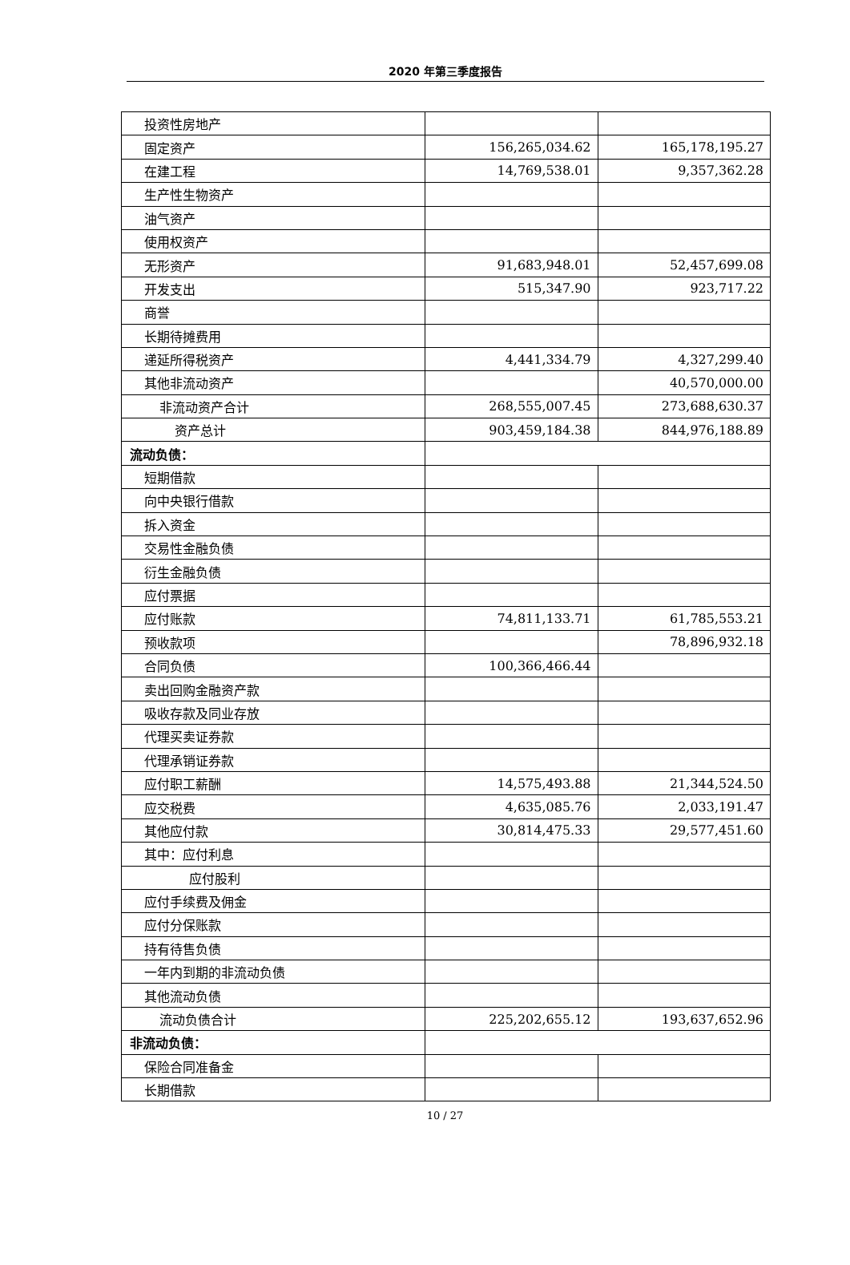2020 年第三季度报告
| 投资性房地产 | | |
| 固定资产 | 156,265,034.62 | 165,178,195.27 |
| 在建工程 | 14,769,538.01 | 9,357,362.28 |
| 生产性生物资产 | | |
| 油气资产 | | |
| 使用权资产 | | |
| 无形资产 | 91,683,948.01 | 52,457,699.08 |
| 开发支出 | 515,347.90 | 923,717.22 |
| 商誉 | | |
| 长期待摊费用 | | |
| 递延所得税资产 | 4,441,334.79 | 4,327,299.40 |
| 其他非流动资产 | | 40,570,000.00 |
| 非流动资产合计 | 268,555,007.45 | 273,688,630.37 |
| 资产总计 | 903,459,184.38 | 844,976,188.89 |
| 流动负债： | | |
| 短期借款 | | |
| 向中央银行借款 | | |
| 拆入资金 | | |
| 交易性金融负债 | | |
| 衍生金融负债 | | |
| 应付票据 | | |
| 应付账款 | 74,811,133.71 | 61,785,553.21 |
| 预收款项 | | 78,896,932.18 |
| 合同负债 | 100,366,466.44 | |
| 卖出回购金融资产款 | | |
| 吸收存款及同业存放 | | |
| 代理买卖证券款 | | |
| 代理承销证券款 | | |
| 应付职工薪酬 | 14,575,493.88 | 21,344,524.50 |
| 应交税费 | 4,635,085.76 | 2,033,191.47 |
| 其他应付款 | 30,814,475.33 | 29,577,451.60 |
| 其中：应付利息 | | |
| 应付股利 | | |
| 应付手续费及佣金 | | |
| 应付分保账款 | | |
| 持有待售负债 | | |
| 一年内到期的非流动负债 | | |
| 其他流动负债 | | |
| 流动负债合计 | 225,202,655.12 | 193,637,652.96 |
| 非流动负债： | | |
| 保险合同准备金 | | |
| 长期借款 | | |
10 / 27